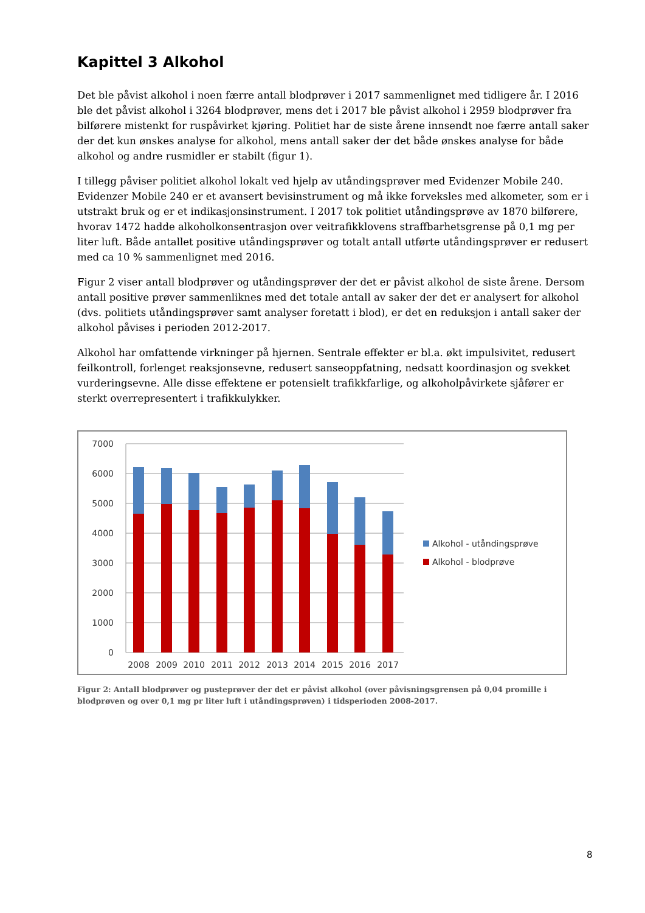Kapittel 3 Alkohol
Det ble påvist alkohol i noen færre antall blodprøver i 2017 sammenlignet med tidligere år. I 2016 ble det påvist alkohol i 3264 blodprøver, mens det i 2017 ble påvist alkohol i 2959 blodprøver fra bilførere mistenkt for ruspåvirket kjøring. Politiet har de siste årene innsendt noe færre antall saker der det kun ønskes analyse for alkohol, mens antall saker der det både ønskes analyse for både alkohol og andre rusmidler er stabilt (figur 1).
I tillegg påviser politiet alkohol lokalt ved hjelp av utåndingsprøver med Evidenzer Mobile 240. Evidenzer Mobile 240 er et avansert bevisinstrument og må ikke forveksles med alkometer, som er i utstrakt bruk og er et indikasjonsinstrument. I 2017 tok politiet utåndingsprøve av 1870 bilførere, hvorav 1472 hadde alkoholkonsentrasjon over veitrafikklovens straffbarhetsgrense på 0,1 mg per liter luft. Både antallet positive utåndingsprøver og totalt antall utførte utåndingsprøver er redusert med ca 10 % sammenlignet med 2016.
Figur 2 viser antall blodprøver og utåndingsprøver der det er påvist alkohol de siste årene. Dersom antall positive prøver sammenliknes med det totale antall av saker der det er analysert for alkohol (dvs. politiets utåndingsprøver samt analyser foretatt i blod), er det en reduksjon i antall saker der alkohol påvises i perioden 2012-2017.
Alkohol har omfattende virkninger på hjernen. Sentrale effekter er bl.a. økt impulsivitet, redusert feilkontroll, forlenget reaksjonsevne, redusert sanseoppfatning, nedsatt koordinasjon og svekket vurderingsevne. Alle disse effektene er potensielt trafikkfarlige, og alkoholpåvirkete sjåfører er sterkt overrepresentert i trafikkulykker.
7000
6000
5000
4000
3000
2000
1000
0
2008
2009
2010
2011
2012
2013
2014
2015
2016
2017
Alkohol - utåndingsprøve
Alkohol - blodprøve
Figur 2: Antall blodprøver og pusteprøver der det er påvist alkohol (over påvisningsgrensen på 0,04 promille i blodprøven og over 0,1 mg pr liter luft i utåndingsprøven) i tidsperioden 2008-2017.
8